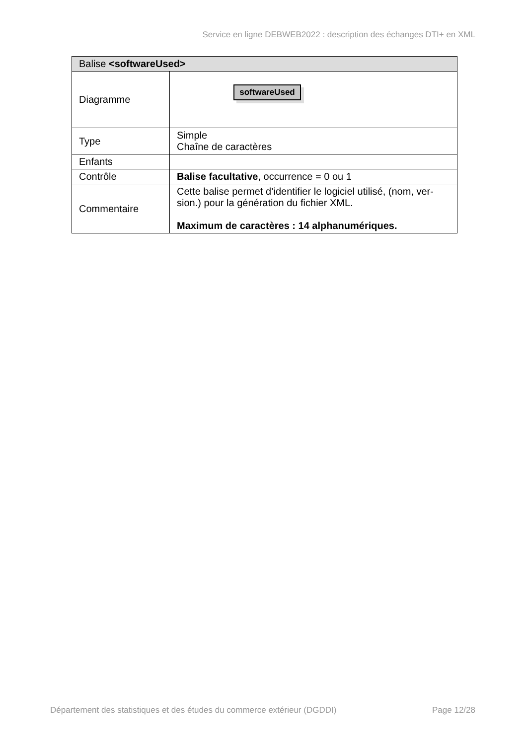Service en ligne DEBWEB2022 : description des échanges DTI+ en XML
| Balise <softwareUsed> | |
| --- | --- |
| Diagramme | softwareUsed |
| Type | Simple Chaîne de caractères |
| Enfants | |
| Contrôle | Balise facultative , occurrence = 0 ou 1 |
| Commentaire | Cette balise permet d’identifier le logiciel utilisé, (nom, ver-sion.) pour la génération du fichier XML. Maximum de caractères : 14 alphanumériques. |
Département des statistiques et des études du commerce extérieur (DGDDI) Page 12/28